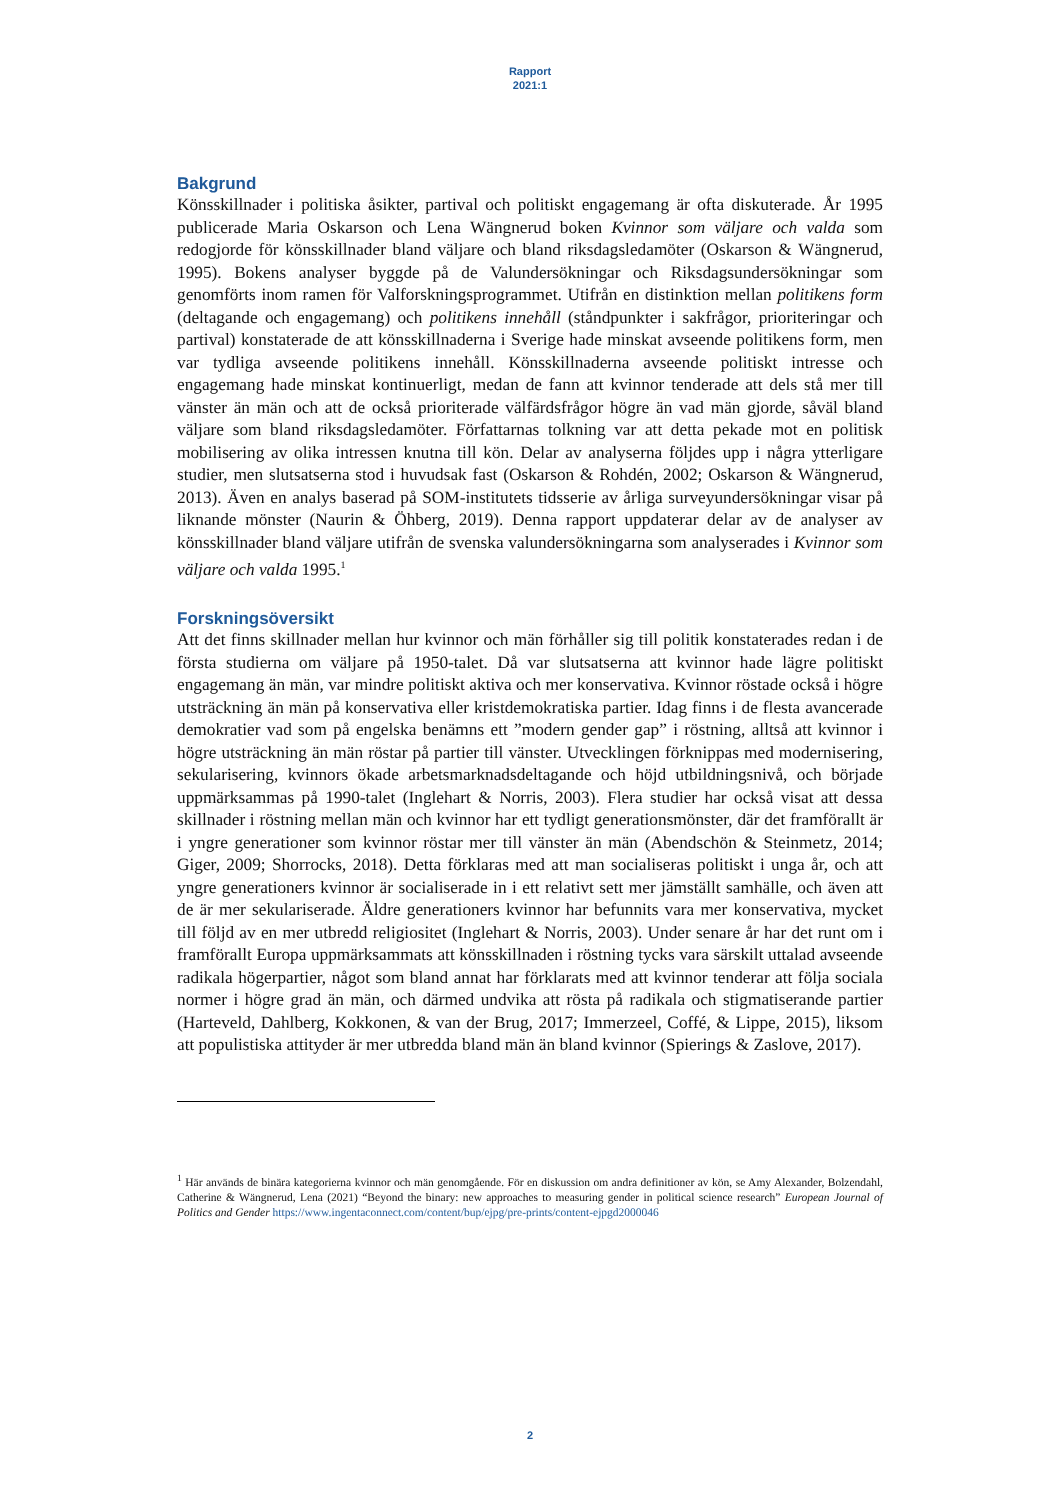Rapport
2021:1
Bakgrund
Könsskillnader i politiska åsikter, partival och politiskt engagemang är ofta diskuterade. År 1995 publicerade Maria Oskarson och Lena Wängnerud boken Kvinnor som väljare och valda som redogjorde för könsskillnader bland väljare och bland riksdagsledamöter (Oskarson & Wängnerud, 1995). Bokens analyser byggde på de Valundersökningar och Riksdagsundersökningar som genomförts inom ramen för Valforskningsprogrammet. Utifrån en distinktion mellan politikens form (deltagande och engagemang) och politikens innehåll (ståndpunkter i sakfrågor, prioriteringar och partival) konstaterade de att könsskillnaderna i Sverige hade minskat avseende politikens form, men var tydliga avseende politikens innehåll. Könsskillnaderna avseende politiskt intresse och engagemang hade minskat kontinuerligt, medan de fann att kvinnor tenderade att dels stå mer till vänster än män och att de också prioriterade välfärdsfrågor högre än vad män gjorde, såväl bland väljare som bland riksdagsledamöter. Författarnas tolkning var att detta pekade mot en politisk mobilisering av olika intressen knutna till kön. Delar av analyserna följdes upp i några ytterligare studier, men slutsatserna stod i huvudsak fast (Oskarson & Rohdén, 2002; Oskarson & Wängnerud, 2013). Även en analys baserad på SOM-institutets tidsserie av årliga surveyundersökningar visar på liknande mönster (Naurin & Öhberg, 2019). Denna rapport uppdaterar delar av de analyser av könsskillnader bland väljare utifrån de svenska valundersökningarna som analyserades i Kvinnor som väljare och valda 1995.<sup>1</sup>
Forskningsöversikt
Att det finns skillnader mellan hur kvinnor och män förhåller sig till politik konstaterades redan i de första studierna om väljare på 1950-talet. Då var slutsatserna att kvinnor hade lägre politiskt engagemang än män, var mindre politiskt aktiva och mer konservativa. Kvinnor röstade också i högre utsträckning än män på konservativa eller kristdemokratiska partier. Idag finns i de flesta avancerade demokratier vad som på engelska benämns ett ”modern gender gap” i röstning, alltså att kvinnor i högre utsträckning än män röstar på partier till vänster. Utvecklingen förknippas med modernisering, sekularisering, kvinnors ökade arbetsmarknadsdeltagande och höjd utbildningsnivå, och började uppmärksammas på 1990-talet (Inglehart & Norris, 2003). Flera studier har också visat att dessa skillnader i röstning mellan män och kvinnor har ett tydligt generationsmönster, där det framförallt är i yngre generationer som kvinnor röstar mer till vänster än män (Abendschön & Steinmetz, 2014; Giger, 2009; Shorrocks, 2018). Detta förklaras med att man socialiseras politiskt i unga år, och att yngre generationers kvinnor är socialiserade in i ett relativt sett mer jämställt samhälle, och även att de är mer sekulariserade. Äldre generationers kvinnor har befunnits vara mer konservativa, mycket till följd av en mer utbredd religiositet (Inglehart & Norris, 2003). Under senare år har det runt om i framförallt Europa uppmärksammats att könsskillnaden i röstning tycks vara särskilt uttalad avseende radikala högerpartier, något som bland annat har förklarats med att kvinnor tenderar att följa sociala normer i högre grad än män, och därmed undvika att rösta på radikala och stigmatiserande partier (Harteveld, Dahlberg, Kokkonen, & van der Brug, 2017; Immerzeel, Coffé, & Lippe, 2015), liksom att populistiska attityder är mer utbredda bland män än bland kvinnor (Spierings & Zaslove, 2017).
<sup>1</sup> Här används de binära kategorierna kvinnor och män genomgående. För en diskussion om andra definitioner av kön, se Amy Alexander, Bolzendahl, Catherine & Wängnerud, Lena (2021) “Beyond the binary: new approaches to measuring gender in political science research” European Journal of Politics and Gender https://www.ingentaconnect.com/content/bup/ejpg/pre-prints/content-ejpgd2000046
2